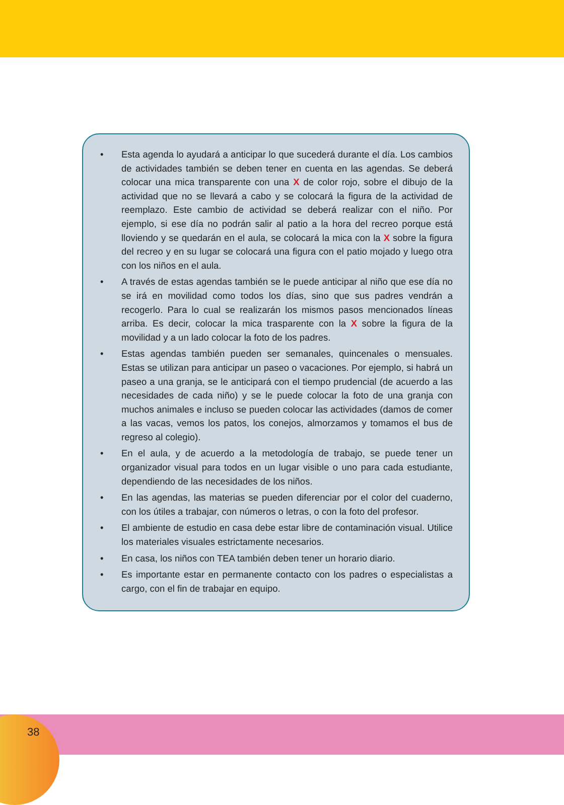• Esta agenda lo ayudará a anticipar lo que sucederá durante el día. Los cambios de actividades también se deben tener en cuenta en las agendas. Se deberá colocar una mica transparente con una X de color rojo, sobre el dibujo de la actividad que no se llevará a cabo y se colocará la figura de la actividad de reemplazo. Este cambio de actividad se deberá realizar con el niño. Por ejemplo, si ese día no podrán salir al patio a la hora del recreo porque está lloviendo y se quedarán en el aula, se colocará la mica con la X sobre la figura del recreo y en su lugar se colocará una figura con el patio mojado y luego otra con los niños en el aula.
• A través de estas agendas también se le puede anticipar al niño que ese día no se irá en movilidad como todos los días, sino que sus padres vendrán a recogerlo. Para lo cual se realizarán los mismos pasos mencionados líneas arriba. Es decir, colocar la mica trasparente con la X sobre la figura de la movilidad y a un lado colocar la foto de los padres.
• Estas agendas también pueden ser semanales, quincenales o mensuales. Estas se utilizan para anticipar un paseo o vacaciones. Por ejemplo, si habrá un paseo a una granja, se le anticipará con el tiempo prudencial (de acuerdo a las necesidades de cada niño) y se le puede colocar la foto de una granja con muchos animales e incluso se pueden colocar las actividades (damos de comer a las vacas, vemos los patos, los conejos, almorzamos y tomamos el bus de regreso al colegio).
• En el aula, y de acuerdo a la metodología de trabajo, se puede tener un organizador visual para todos en un lugar visible o uno para cada estudiante, dependiendo de las necesidades de los niños.
• En las agendas, las materias se pueden diferenciar por el color del cuaderno, con los útiles a trabajar, con números o letras, o con la foto del profesor.
• El ambiente de estudio en casa debe estar libre de contaminación visual. Utilice los materiales visuales estrictamente necesarios.
• En casa, los niños con TEA también deben tener un horario diario.
• Es importante estar en permanente contacto con los padres o especialistas a cargo, con el fin de trabajar en equipo.
38